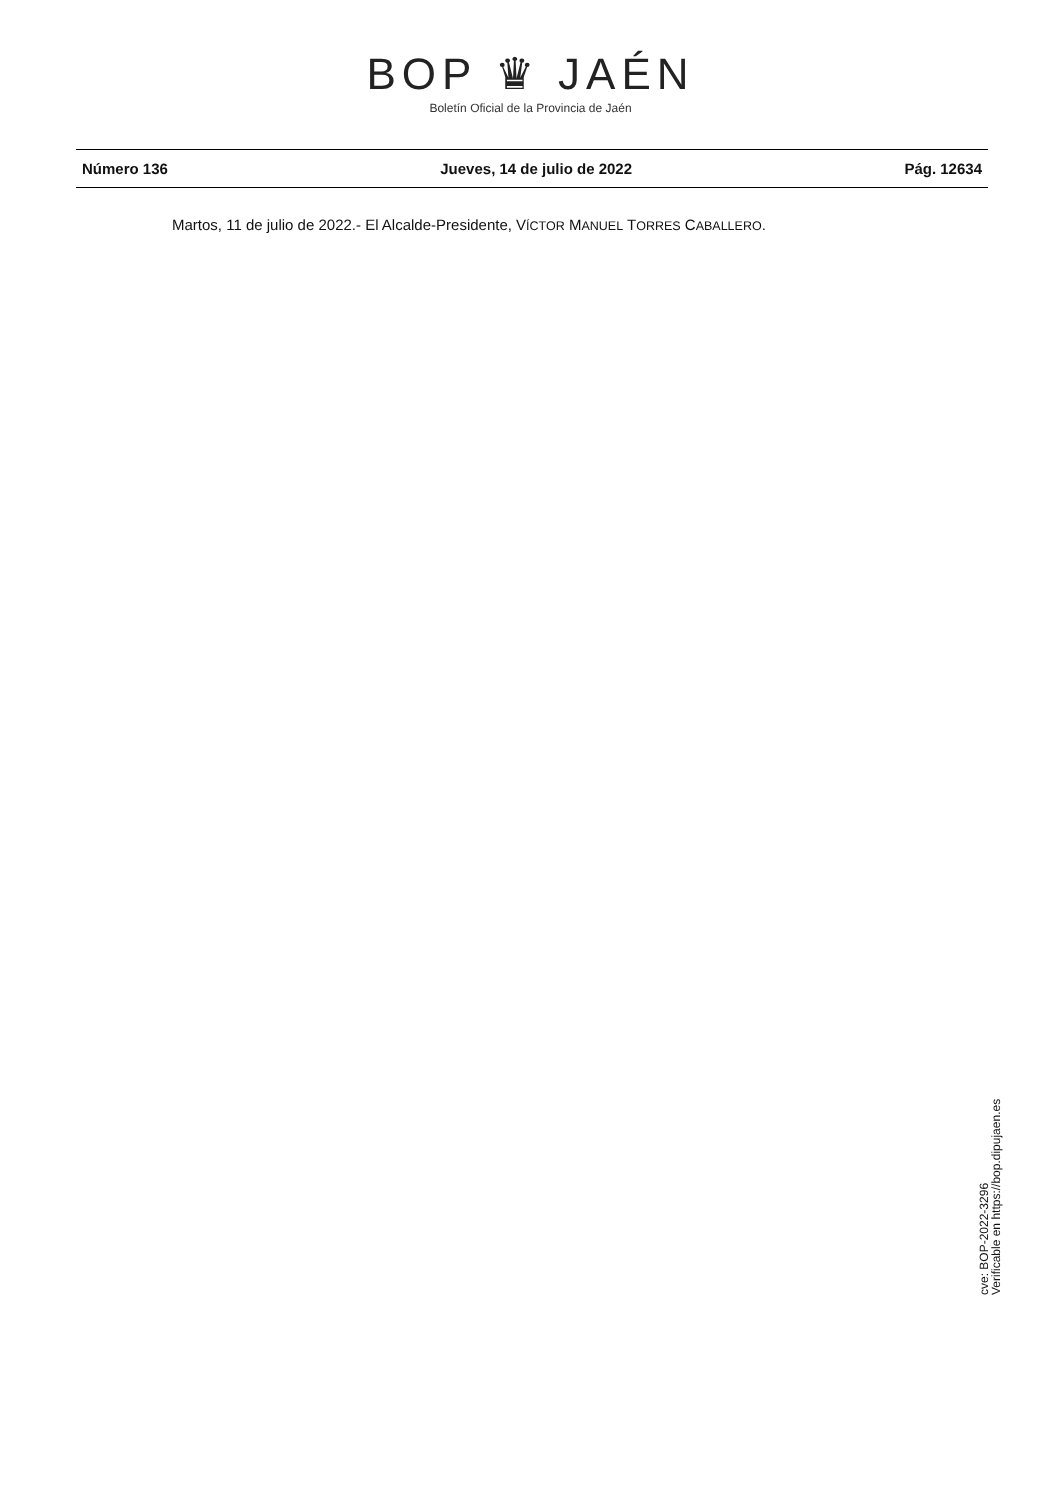BOP ♛ JAÉN
Boletín Oficial de la Provincia de Jaén
Número 136 Jueves, 14 de julio de 2022 Pág. 12634
Martos, 11 de julio de 2022.- El Alcalde-Presidente, VÍCTOR MANUEL TORRES CABALLERO.
cve: BOP-2022-3296
Verificable en https://bop.dipujaen.es